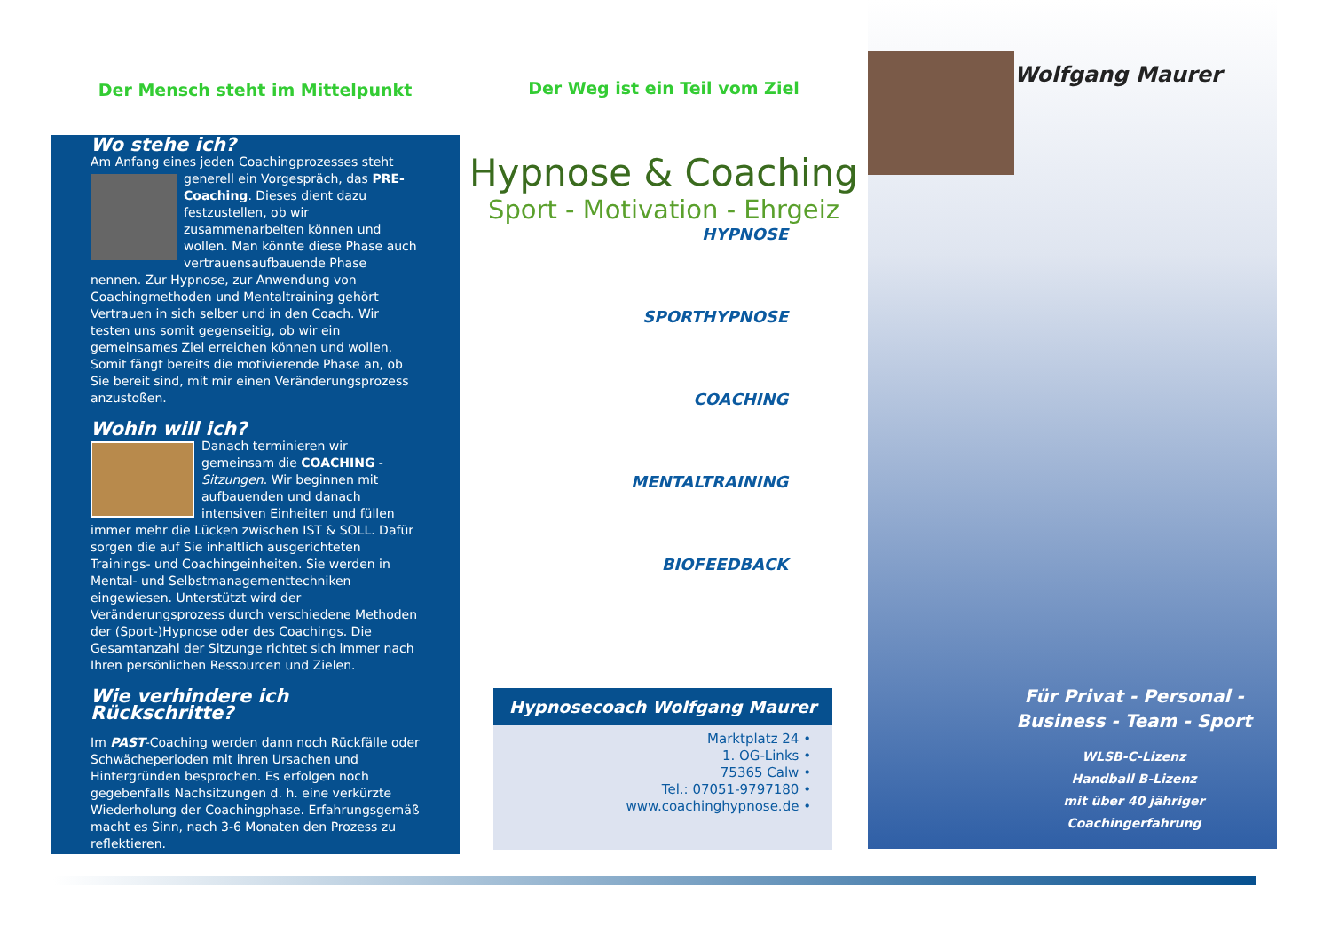Der Mensch steht im Mittelpunkt
Wo stehe ich?
Am Anfang eines jeden Coachingprozesses steht generell ein Vorgespräch, das PRE-Coaching. Dieses dient dazu festzustellen, ob wir zusammenarbeiten können und wollen. Man könnte diese Phase auch vertrauensaufbauende Phase nennen. Zur Hypnose, zur Anwendung von Coachingmethoden und Mentaltraining gehört Vertrauen in sich selber und in den Coach. Wir testen uns somit gegenseitig, ob wir ein gemeinsames Ziel erreichen können und wollen. Somit fängt bereits die motivierende Phase an, ob Sie bereit sind, mit mir einen Veränderungsprozess anzustoßen.
Wohin will ich?
Danach terminieren wir gemeinsam die COACHING - Sitzungen. Wir beginnen mit aufbauenden und danach intensiven Einheiten und füllen immer mehr die Lücken zwischen IST & SOLL. Dafür sorgen die auf Sie inhaltlich ausgerichteten Trainings- und Coachingeinheiten. Sie werden in Mental- und Selbstmanagementtechniken eingewiesen. Unterstützt wird der Veränderungsprozess durch verschiedene Methoden der (Sport-)Hypnose oder des Coachings. Die Gesamtanzahl der Sitzunge richtet sich immer nach Ihren persönlichen Ressourcen und Zielen.
Wie verhindere ich Rückschritte?
Im PAST-Coaching werden dann noch Rückfälle oder Schwächeperioden mit ihren Ursachen und Hintergründen besprochen. Es erfolgen noch gegebenfalls Nachsitzungen d. h. eine verkürzte Wiederholung der Coachingphase. Erfahrungsgemäß macht es Sinn, nach 3-6 Monaten den Prozess zu reflektieren.
Der Weg ist ein Teil vom Ziel
Hypnose & Coaching
Sport - Motivation - Ehrgeiz
HYPNOSE
SPORTHYPNOSE
COACHING
MENTALTRAINING
BIOFEEDBACK
Hypnosecoach Wolfgang Maurer
Marktplatz 24 •
1. OG-Links •
75365 Calw •
Tel.: 07051-9797180 •
www.coachinghypnose.de •
Wolfgang Maurer
Für Privat - Personal -
Business - Team - Sport
WLSB-C-Lizenz
Handball B-Lizenz
mit über 40 jähriger
Coachingerfahrung